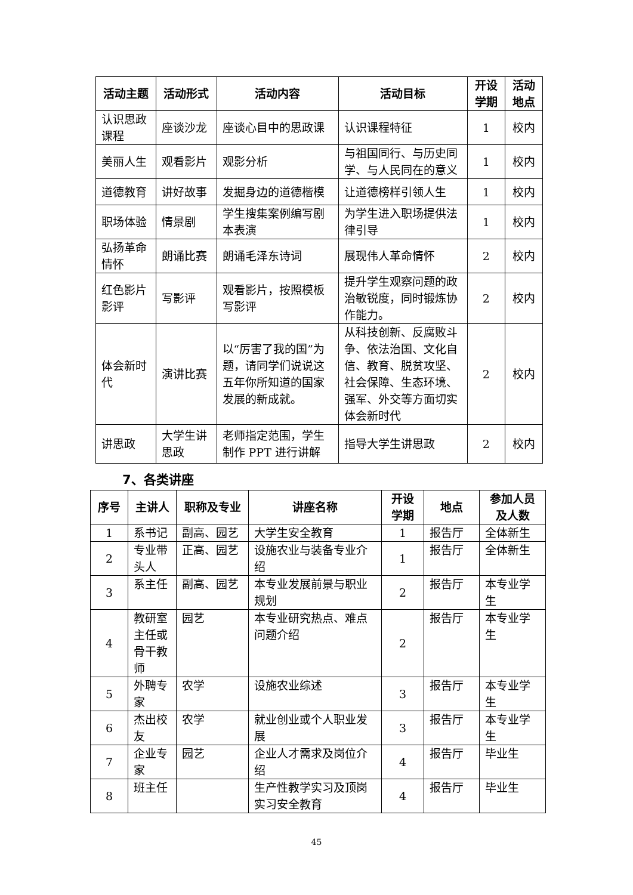| 活动主题 | 活动形式 | 活动内容 | 活动目标 | 开设学期 | 活动地点 |
| --- | --- | --- | --- | --- | --- |
| 认识思政课程 | 座谈沙龙 | 座谈心目中的思政课 | 认识课程特征 | 1 | 校内 |
| 美丽人生 | 观看影片 | 观影分析 | 与祖国同行、与历史同学、与人民同在的意义 | 1 | 校内 |
| 道德教育 | 讲好故事 | 发掘身边的道德楷模 | 让道德榜样引领人生 | 1 | 校内 |
| 职场体验 | 情景剧 | 学生搜集案例编写剧本表演 | 为学生进入职场提供法律引导 | 1 | 校内 |
| 弘扬革命情怀 | 朗诵比赛 | 朗诵毛泽东诗词 | 展现伟人革命情怀 | 2 | 校内 |
| 红色影片影评 | 写影评 | 观看影片，按照模板写影评 | 提升学生观察问题的政治敏锐度，同时锻炼协作能力。 | 2 | 校内 |
| 体会新时代 | 演讲比赛 | 以“厉害了我的国”为题，请同学们说说这五年你所知道的国家发展的新成就。 | 从科技创新、反腐败斗争、依法治国、文化自信、教育、脱贫攻坚、社会保障、生态环境、强军、外交等方面切实体会新时代 | 2 | 校内 |
| 讲思政 | 大学生讲思政 | 老师指定范围，学生制作 PPT 进行讲解 | 指导大学生讲思政 | 2 | 校内 |
7、各类讲座
| 序号 | 主讲人 | 职称及专业 | 讲座名称 | 开设学期 | 地点 | 参加人员及人数 |
| --- | --- | --- | --- | --- | --- | --- |
| 1 | 系书记 | 副高、园艺 | 大学生安全教育 | 1 | 报告厅 | 全体新生 |
| 2 | 专业带头人 | 正高、园艺 | 设施农业与装备专业介绍 | 1 | 报告厅 | 全体新生 |
| 3 | 系主任 | 副高、园艺 | 本专业发展前景与职业规划 | 2 | 报告厅 | 本专业学生 |
| 4 | 教研室主任或骨干教师 | 园艺 | 本专业研究热点、难点问题介绍 | 2 | 报告厅 | 本专业学生 |
| 5 | 外聘专家 | 农学 | 设施农业综述 | 3 | 报告厅 | 本专业学生 |
| 6 | 杰出校友 | 农学 | 就业创业或个人职业发展 | 3 | 报告厅 | 本专业学生 |
| 7 | 企业专家 | 园艺 | 企业人才需求及岗位介绍 | 4 | 报告厅 | 毕业生 |
| 8 | 班主任 | | 生产性教学实习及顶岗实习安全教育 | 4 | 报告厅 | 毕业生 |
45